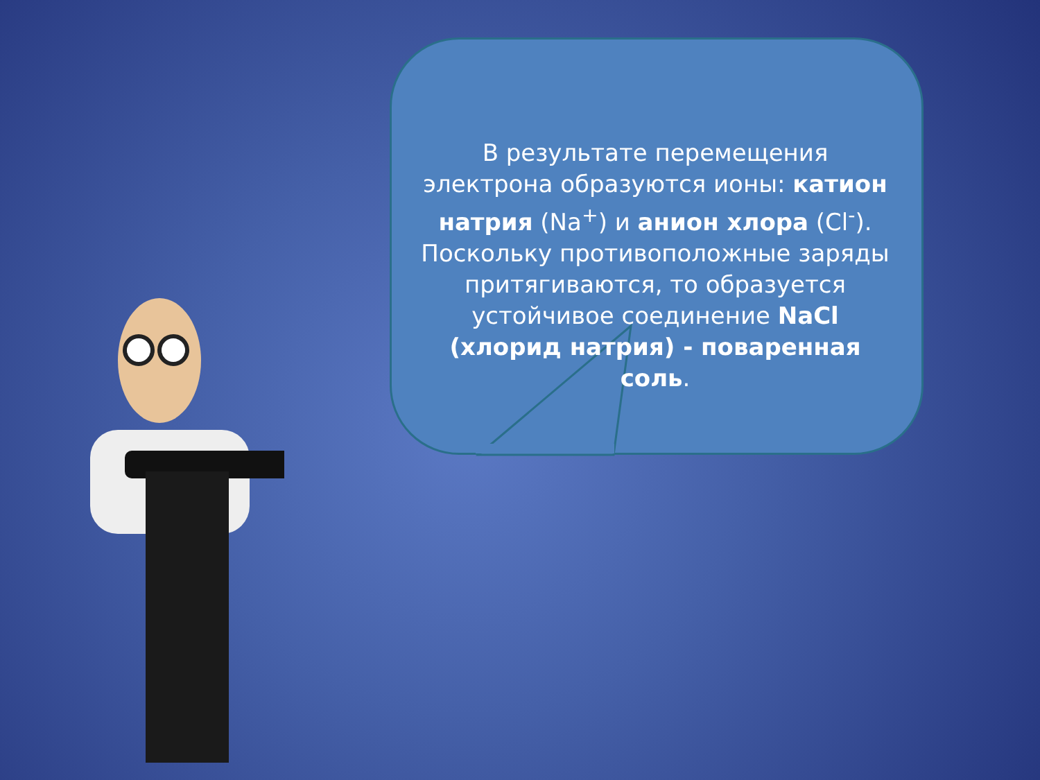В результате перемещения электрона образуются ионы: катион натрия (Na<sup>+</sup>) и анион хлора (Cl<sup>-</sup>). Поскольку противоположные заряды притягиваются, то образуется устойчивое соединение NaCl (хлорид натрия) - поваренная соль.